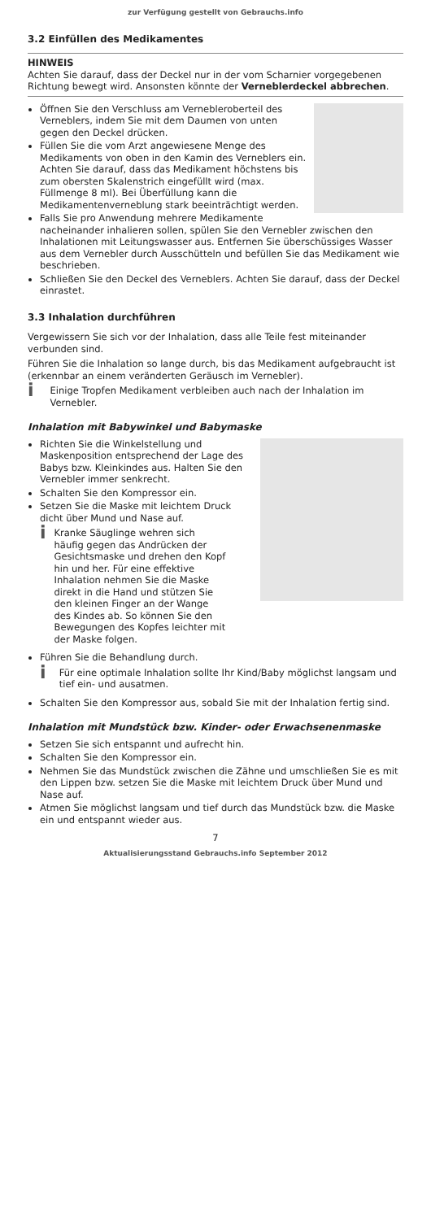zur Verfügung gestellt von Gebrauchs.info
3.2 Einfüllen des Medikamentes
HINWEIS
Achten Sie darauf, dass der Deckel nur in der vom Scharnier vorgegebenen Richtung bewegt wird. Ansonsten könnte der Verneblerdeckel abbrechen.
Öffnen Sie den Verschluss am Vernebleroberteil des Verneblers, indem Sie mit dem Daumen von unten gegen den Deckel drücken.
Füllen Sie die vom Arzt angewiesene Menge des Medikaments von oben in den Kamin des Verneblers ein.
Achten Sie darauf, dass das Medikament höchstens bis zum obersten Skalenstrich eingefüllt wird (max. Füllmenge 8 ml). Bei Überfüllung kann die Medikamentenverneblung stark beeinträchtigt werden.
Falls Sie pro Anwendung mehrere Medikamente nacheinander inhalieren sollen, spülen Sie den Vernebler zwischen den Inhalationen mit Leitungswasser aus. Entfernen Sie überschüssiges Wasser aus dem Vernebler durch Ausschütteln und befüllen Sie das Medikament wie beschrieben.
Schließen Sie den Deckel des Verneblers. Achten Sie darauf, dass der Deckel einrastet.
3.3 Inhalation durchführen
Vergewissern Sie sich vor der Inhalation, dass alle Teile fest miteinander verbunden sind.
Führen Sie die Inhalation so lange durch, bis das Medikament aufgebraucht ist (erkennbar an einem veränderten Geräusch im Vernebler).
i Einige Tropfen Medikament verbleiben auch nach der Inhalation im Vernebler.
Inhalation mit Babywinkel und Babymaske
Richten Sie die Winkelstellung und Maskenposition entsprechend der Lage des Babys bzw. Kleinkindes aus. Halten Sie den Vernebler immer senkrecht.
Schalten Sie den Kompressor ein.
Setzen Sie die Maske mit leichtem Druck dicht über Mund und Nase auf.
i Kranke Säuglinge wehren sich häufig gegen das Andrücken der Gesichtsmaske und drehen den Kopf hin und her. Für eine effektive Inhalation nehmen Sie die Maske direkt in die Hand und stützen Sie den kleinen Finger an der Wange des Kindes ab. So können Sie den Bewegungen des Kopfes leichter mit der Maske folgen.
Führen Sie die Behandlung durch.
i Für eine optimale Inhalation sollte Ihr Kind/Baby möglichst langsam und tief ein- und ausatmen.
Schalten Sie den Kompressor aus, sobald Sie mit der Inhalation fertig sind.
Inhalation mit Mundstück bzw. Kinder- oder Erwachsenenmaske
Setzen Sie sich entspannt und aufrecht hin.
Schalten Sie den Kompressor ein.
Nehmen Sie das Mundstück zwischen die Zähne und umschließen Sie es mit den Lippen bzw. setzen Sie die Maske mit leichtem Druck über Mund und Nase auf.
Atmen Sie möglichst langsam und tief durch das Mundstück bzw. die Maske ein und entspannt wieder aus.
7
Aktualisierungsstand Gebrauchs.info September 2012